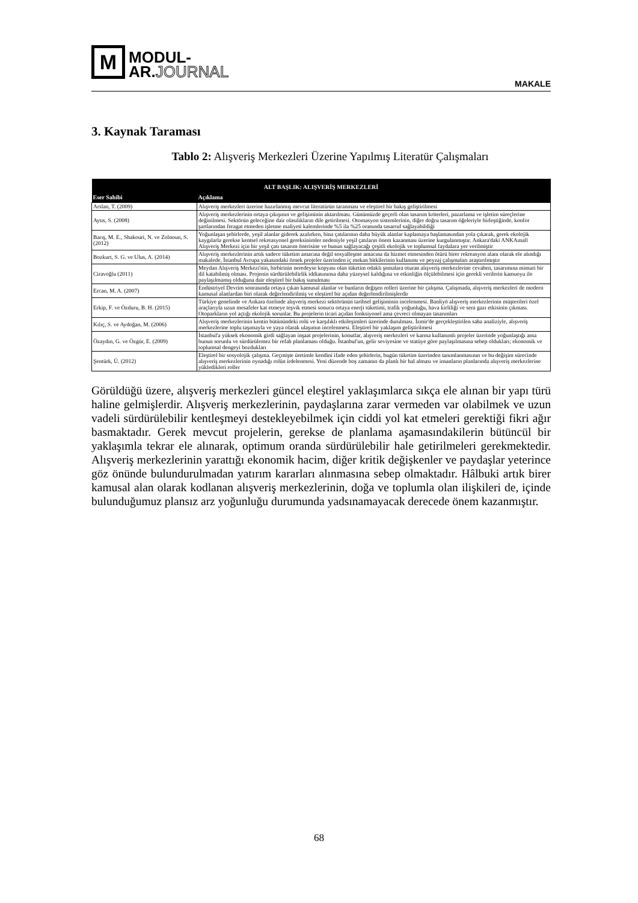M
MODUL-
AR.JOURNAL
MAKALE
3. Kaynak Taraması
Tablo 2: Alışveriş Merkezleri Üzerine Yapılmış Literatür Çalışmaları
| ALT BAŞLIK: ALIŞVERİŞ MERKEZLERİ | |
| --- | --- |
| Eser Sahibi | Açıklama |
| Arslan, T. (2009) | Alışveriş merkezleri üzerine hazırlanmış mevcut literatürün taranması ve eleştirel bir bakış geliştirilmesi |
| Aytıs, S. (2008) | Alışveriş merkezlerinin ortaya çıkışının ve gelişiminin aktarılması. Günümüzde geçerli olan tasarım kriterleri, pazarlama ve işletim süreçlerine değinilmesi. Sektörün geleceğine dair olasılıkların dile getirilmesi. Otomasyon sistemlerinin, diğer doğru tasarım öğeleriyle birleştiğinde, konfor şartlarından feragat etmeden işletme maliyeti kalemlerinde %5 ila %25 oranında tasarruf sağlayabildiği |
| Barış, M. E., Shakouri, N. ve Zolnoun, S. (2012) | Yoğunlaşan şehirlerde, yeşil alanlar giderek azalırken, bina çatılarının daha büyük alanlar kaplamaya başlamasından yola çıkarak, gerek ekolojik kaygılarla gerekse kentsel rekreasyonel gereksinimler nedeniyle yeşil çatıların önem kazanması üzerine kurgulanmıştır. Ankara'daki ANKAmall Alışveriş Merkezi için bir yeşil çatı tasarım önerisine ve bunun sağlayacağı çeşitli ekolojik ve toplumsal faydalara yer verilmiştir |
| Bozkurt, S. G. ve Ulus, A. (2014) | Alışveriş merkezlerinin artık sadece tüketim amacına değil sosyalleşme amacına da hizmet etmesinden ötürü birer rekreasyon alanı olarak ele alındığı makalede, İstanbul Avrupa yakasındaki örnek projeler üzerinden iç mekan bitkilerinin kullanımı ve peyzaj çalışmaları araştırılmıştır |
| Ciravoğlu (2011) | Meydan Alışveriş Merkezi'nin, birbirinin neredeyse kopyası olan tüketim odaklı şemalara oturan alışveriş merkezlerine cevaben, tasarımına mimari bir dil katabilmiş olması. Projenin sürdürülebilirlik iddiasınınsa daha yüzeysel kaldığına ve etkinliğin ölçülebilmesi için gerekli verilerin kamuoyu ile paylaşılmamış olduğuna dair eleştirel bir bakış sunulması |
| Ercan, M. A. (2007) | Endüstriyel Devrim sonrasında ortaya çıkan kamusal alanlar ve bunların değişen rolleri üzerine bir çalışma. Çalışmada, alışveriş merkezleri de modern kamusal alanlardan biri olarak değerlendirilmiş ve eleştirel bir açıdan değerlendirilmişlerdir |
| Erkip, F. ve Özduru, B. H. (2015) | Türkiye genelinde ve Ankara özelinde alışveriş merkezi sektörünün tarihsel gelişiminin incelenmesi. Banliyö alışveriş merkezlerinin müşterileri özel araçlarıyla uzun mesafeler kat etmeye teşvik etmesi sonucu ortaya enerji tüketimi, trafik yoğunluğu, hava kirliliği ve sera gazı etkisinin çıkması. Otoparkların yol açtığı ekolojik sorunlar. Bu projelerin ticari açıdan fonksiyonel ama çevreci olmayan tasarımları |
| Kılıç, S. ve Aydoğan, M. (2006) | Alışveriş merkezlerinin kentin bütünündeki rolü ve karşılıklı etkileşimleri üzerinde durulması. İzmir'de gerçekleştirilen saha analiziyle, alışveriş merkezlerine toplu taşımayla ve yaya olarak ulaşımın incelenmesi. Eleştirel bir yaklaşım geliştirilmesi |
| Özaydın, G. ve Özgür, E. (2009) | İstanbul'a yüksek ekonomik girdi sağlayan inşaat projelerinin, konutlar, alışveriş merkezleri ve karma kullanımlı projeler üzerinde yoğunlaştığı ama bunun sorunlu ve sürdürülemez bir refah planlaması olduğu. İstanbul'un, gelir seviyesine ve statüye göre paylaşılmasına sebep oldukları; ekonomik ve toplumsal dengeyi bozdukları |
| Şentürk, Ü. (2012) | Eleştirel bir sosyolojik çalışma. Geçmişte üretimle kendini ifade eden şehirlerin, bugün tüketim üzerinden tanımlanmasının ve bu değişim sürecinde alışveriş merkezlerinin oynadığı rolün irdelenmesi. Yeni düzende boş zamanın da planlı bir hal alması ve insanların planlarında alışveriş merkezlerine yükledikleri roller |
Görüldüğü üzere, alışveriş merkezleri güncel eleştirel yaklaşımlarca sıkça ele alınan bir yapı türü haline gelmişlerdir. Alışveriş merkezlerinin, paydaşlarına zarar vermeden var olabilmek ve uzun vadeli sürdürülebilir kentleşmeyi destekleyebilmek için ciddi yol kat etmeleri gerektiği fikri ağır basmaktadır. Gerek mevcut projelerin, gerekse de planlama aşamasındakilerin bütüncül bir yaklaşımla tekrar ele alınarak, optimum oranda sürdürülebilir hale getirilmeleri gerekmektedir. Alışveriş merkezlerinin yarattığı ekonomik hacim, diğer kritik değişkenler ve paydaşlar yeterince göz önünde bulundurulmadan yatırım kararları alınmasına sebep olmaktadır. Hâlbuki artık birer kamusal alan olarak kodlanan alışveriş merkezlerinin, doğa ve toplumla olan ilişkileri de, içinde bulunduğumuz plansız arz yoğunluğu durumunda yadsınamayacak derecede önem kazanmıştır.
68